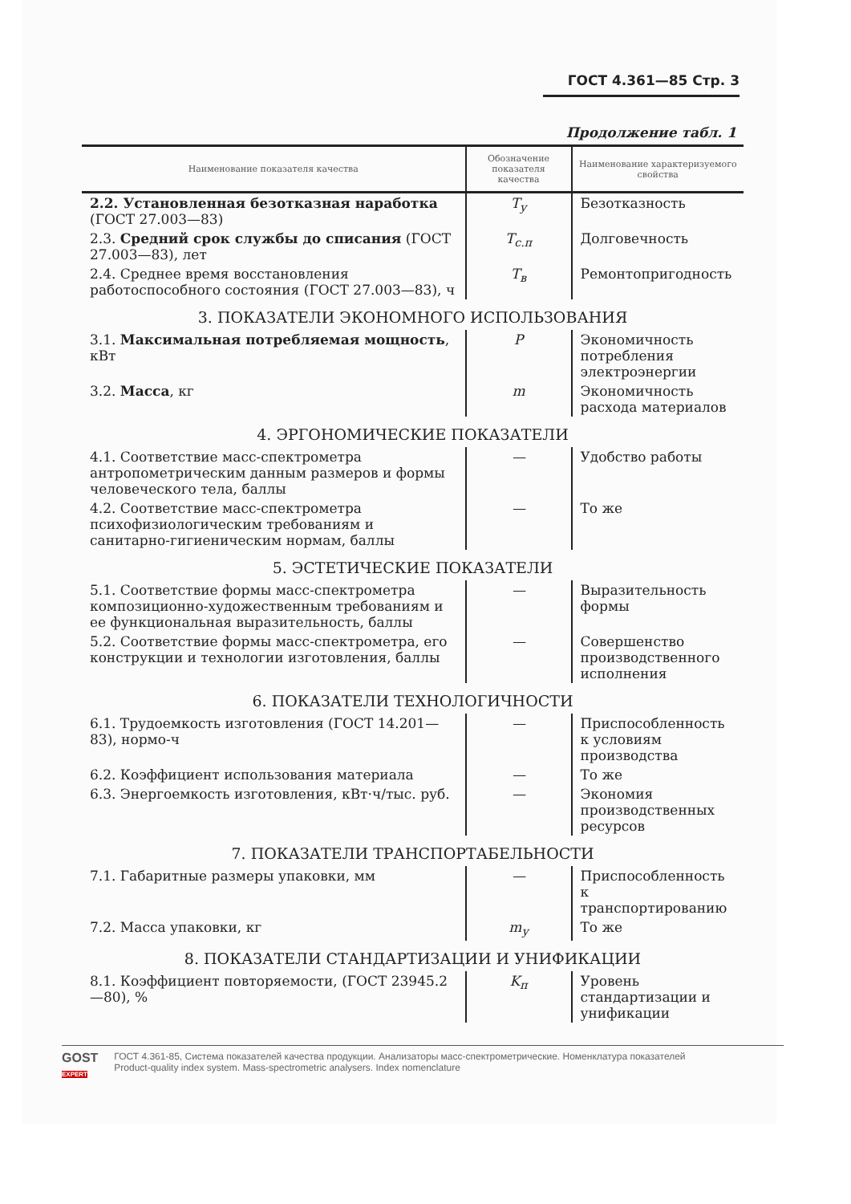ГОСТ 4.361—85 Стр. 3
Продолжение табл. 1
| Наименование показателя качества | Обозначение показателя качества | Наименование характеризуемого свойства |
| --- | --- | --- |
| 2.2. Установленная безотказная наработка (ГОСТ 27.003—83) | T<sub>у</sub> | Безотказность |
| 2.3. Средний срок службы до списания (ГОСТ 27.003—83), лет | T<sub>с.п</sub> | Долговечность |
| 2.4. Среднее время восстановления работоспособного состояния (ГОСТ 27.003—83), ч | T<sub>в</sub> | Ремонтопригодность |
| 3. ПОКАЗАТЕЛИ ЭКОНОМНОГО ИСПОЛЬЗОВАНИЯ | | |
| 3.1. Максимальная потребляемая мощность , кВт | P | Экономичность потребления электроэнергии |
| 3.2. Масса , кг | m | Экономичность расхода материалов |
| 4. ЭРГОНОМИЧЕСКИЕ ПОКАЗАТЕЛИ | | |
| 4.1. Соответствие масс-спектрометра антропометрическим данным размеров и формы человеческого тела, баллы | — | Удобство работы |
| 4.2. Соответствие масс-спектрометра психофизиологическим требованиям и санитарно-гигиеническим нормам, баллы | — | То же |
| 5. ЭСТЕТИЧЕСКИЕ ПОКАЗАТЕЛИ | | |
| 5.1. Соответствие формы масс-спектрометра композиционно-художественным требованиям и ее функциональная выразительность, баллы | — | Выразительность формы |
| 5.2. Соответствие формы масс-спектрометра, его конструкции и технологии изготовления, баллы | — | Совершенство производственного исполнения |
| 6. ПОКАЗАТЕЛИ ТЕХНОЛОГИЧНОСТИ | | |
| 6.1. Трудоемкость изготовления (ГОСТ 14.201—83), нормо-ч | — | Приспособленность к условиям производства |
| 6.2. Коэффициент использования материала | — | То же |
| 6.3. Энергоемкость изготовления, кВт·ч/тыс. руб. | — | Экономия производственных ресурсов |
| 7. ПОКАЗАТЕЛИ ТРАНСПОРТАБЕЛЬНОСТИ | | |
| 7.1. Габаритные размеры упаковки, мм | — | Приспособленность к транспортированию |
| 7.2. Масса упаковки, кг | m<sub>у</sub> | То же |
| 8. ПОКАЗАТЕЛИ СТАНДАРТИЗАЦИИ И УНИФИКАЦИИ | | |
| 8.1. Коэффициент повторяемости, (ГОСТ 23945.2—80), % | K<sub>п</sub> | Уровень стандартизации и унификации |
GOST
EXPERT
ГОСТ 4.361-85, Система показателей качества продукции. Анализаторы масс-спектрометрические. Номенклатура показателей
Product-quality index system. Mass-spectrometric analysers. Index nomenclature